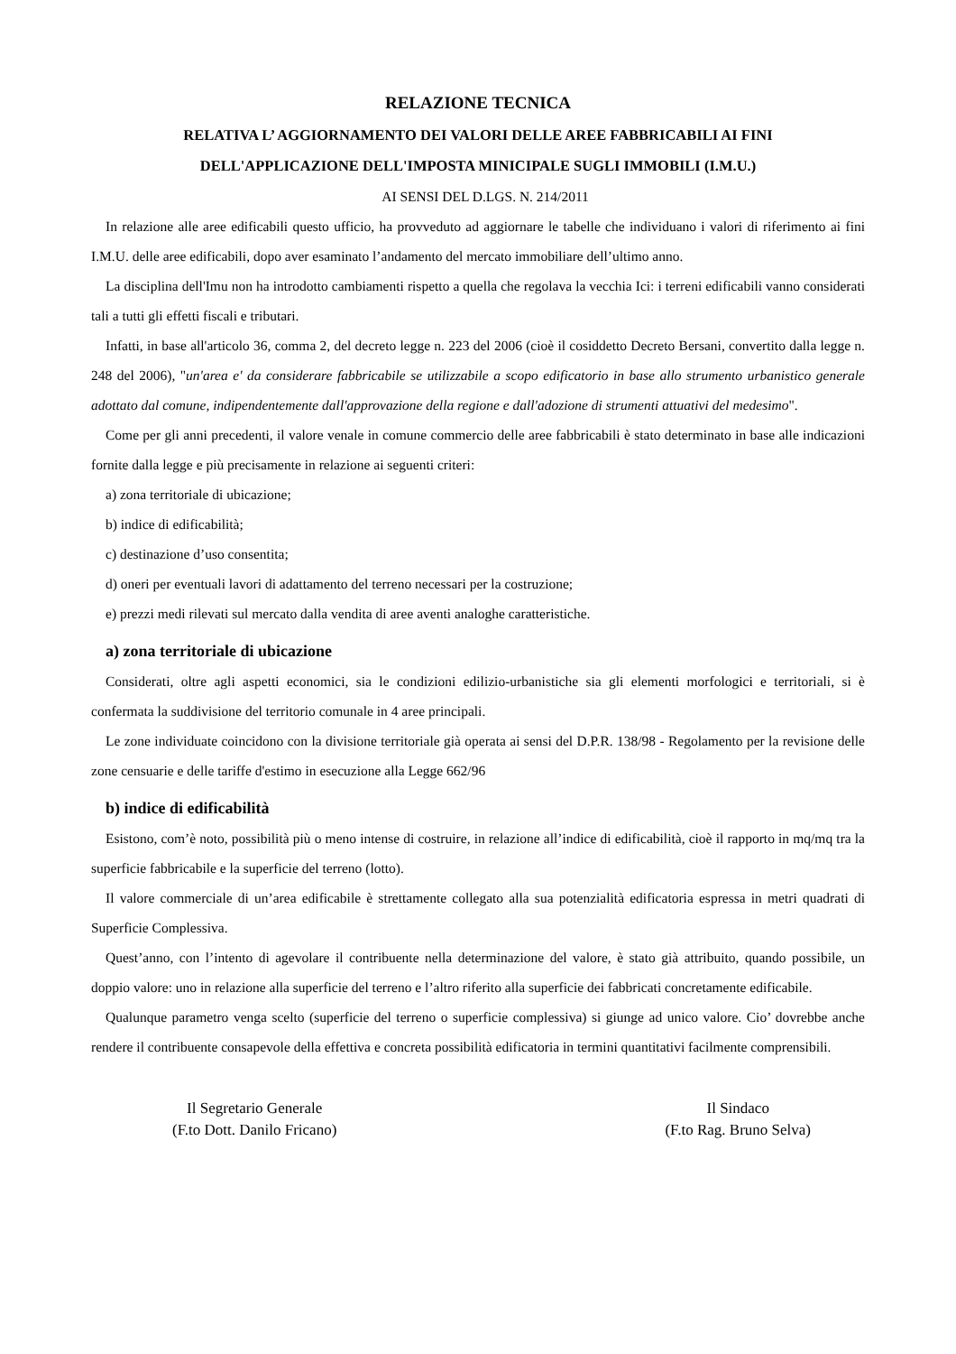RELAZIONE TECNICA
RELATIVA L’ AGGIORNAMENTO DEI VALORI DELLE AREE FABBRICABILI AI FINI
DELL'APPLICAZIONE DELL'IMPOSTA MINICIPALE SUGLI IMMOBILI (I.M.U.)
AI SENSI DEL D.LGS. N. 214/2011
In relazione alle aree edificabili questo ufficio, ha provveduto ad aggiornare le tabelle che individuano i valori di riferimento ai fini I.M.U. delle aree edificabili, dopo aver esaminato l’andamento del mercato immobiliare dell’ultimo anno.
La disciplina dell'Imu non ha introdotto cambiamenti rispetto a quella che regolava la vecchia Ici: i terreni edificabili vanno considerati tali a tutti gli effetti fiscali e tributari.
Infatti, in base all'articolo 36, comma 2, del decreto legge n. 223 del 2006 (cioè il cosiddetto Decreto Bersani, convertito dalla legge n. 248 del 2006), "un'area e' da considerare fabbricabile se utilizzabile a scopo edificatorio in base allo strumento urbanistico generale adottato dal comune, indipendentemente dall'approvazione della regione e dall'adozione di strumenti attuativi del medesimo".
Come per gli anni precedenti, il valore venale in comune commercio delle aree fabbricabili è stato determinato in base alle indicazioni fornite dalla legge e più precisamente in relazione ai seguenti criteri:
a) zona territoriale di ubicazione;
b) indice di edificabilità;
c) destinazione d’uso consentita;
d) oneri per eventuali lavori di adattamento del terreno necessari per la costruzione;
e) prezzi medi rilevati sul mercato dalla vendita di aree aventi analoghe caratteristiche.
a) zona territoriale di ubicazione
Considerati, oltre agli aspetti economici, sia le condizioni edilizio-urbanistiche sia gli elementi morfologici e territoriali, si è confermata la suddivisione del territorio comunale in 4 aree principali.
Le zone individuate coincidono con la divisione territoriale già operata ai sensi del D.P.R. 138/98 - Regolamento per la revisione delle zone censuarie e delle tariffe d'estimo in esecuzione alla Legge 662/96
b) indice di edificabilità
Esistono, com’è noto, possibilità più o meno intense di costruire, in relazione all’indice di edificabilità, cioè il rapporto in mq/mq tra la superficie fabbricabile e la superficie del terreno (lotto).
Il valore commerciale di un’area edificabile è strettamente collegato alla sua potenzialità edificatoria espressa in metri quadrati di Superficie Complessiva.
Quest’anno, con l’intento di agevolare il contribuente nella determinazione del valore, è stato già attribuito, quando possibile, un doppio valore: uno in relazione alla superficie del terreno e l’altro riferito alla superficie dei fabbricati concretamente edificabile.
Qualunque parametro venga scelto (superficie del terreno o superficie complessiva) si giunge ad unico valore. Cio’ dovrebbe anche rendere il contribuente consapevole della effettiva e concreta possibilità edificatoria in termini quantitativi facilmente comprensibili.
Il Segretario Generale
(F.to Dott. Danilo Fricano)
Il Sindaco
(F.to Rag. Bruno Selva)